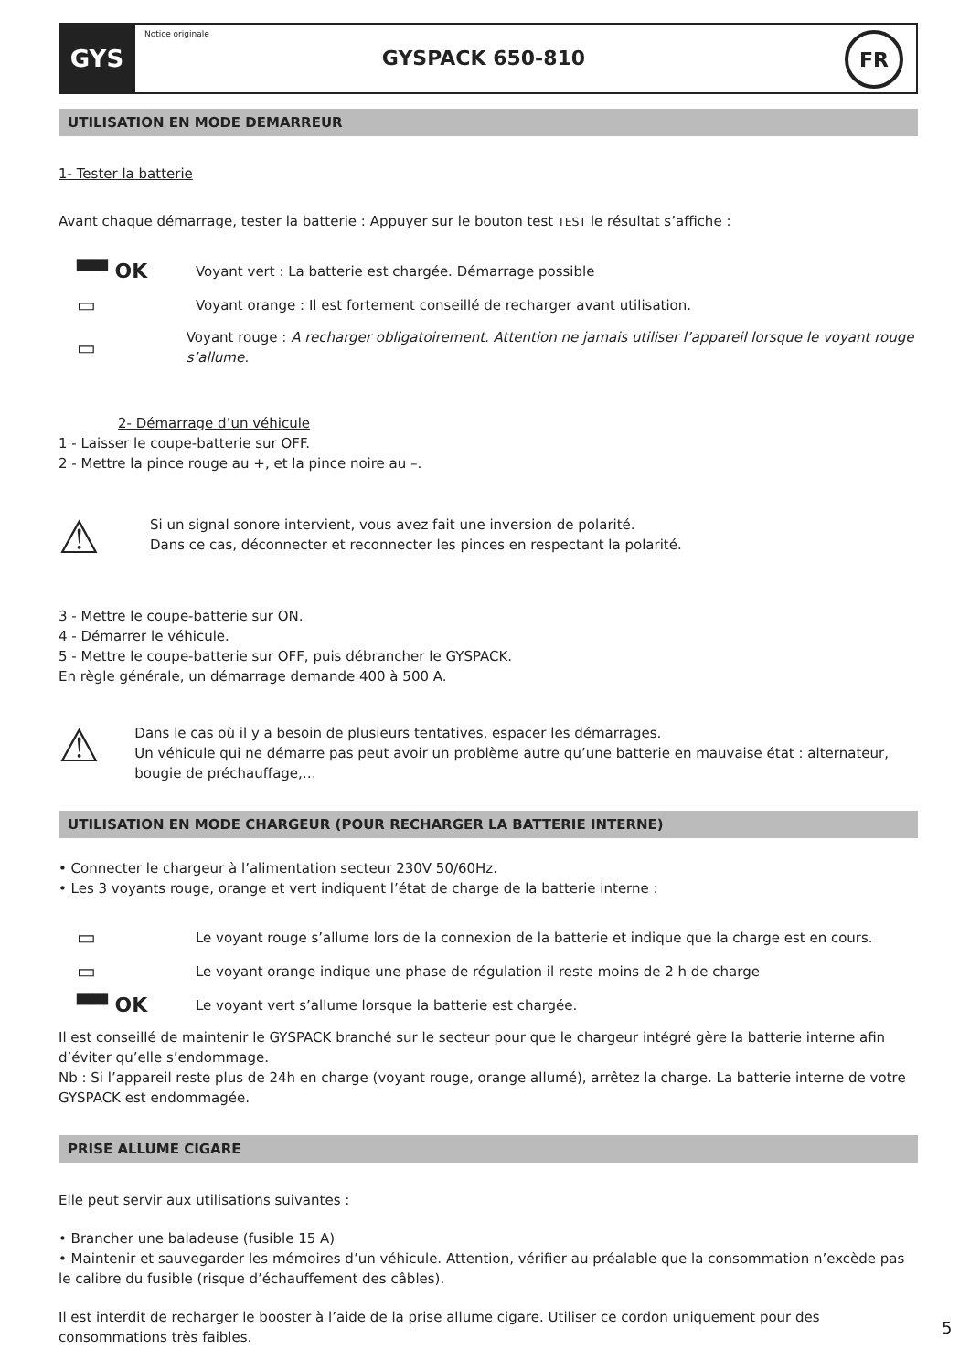GYS
Notice originale
GYSPACK 650-810
FR
UTILISATION EN MODE DEMARREUR
1- Tester la batterie
Avant chaque démarrage, tester la batterie : Appuyer sur le bouton test TEST le résultat s’affiche :
▀▀ OK
Voyant vert : La batterie est chargée. Démarrage possible
▭
Voyant orange : Il est fortement conseillé de recharger avant utilisation.
▭
Voyant rouge : A recharger obligatoirement. Attention ne jamais utiliser l’appareil lorsque le voyant rouge s’allume.
2- Démarrage d’un véhicule
1 - Laisser le coupe-batterie sur OFF.
2 - Mettre la pince rouge au +, et la pince noire au –.
⚠
Si un signal sonore intervient, vous avez fait une inversion de polarité.
Dans ce cas, déconnecter et reconnecter les pinces en respectant la polarité.
3 - Mettre le coupe-batterie sur ON.
4 - Démarrer le véhicule.
5 - Mettre le coupe-batterie sur OFF, puis débrancher le GYSPACK.
En règle générale, un démarrage demande 400 à 500 A.
⚠
Dans le cas où il y a besoin de plusieurs tentatives, espacer les démarrages.
Un véhicule qui ne démarre pas peut avoir un problème autre qu’une batterie en mauvaise état : alternateur, bougie de préchauffage,…
UTILISATION EN MODE CHARGEUR (POUR RECHARGER LA BATTERIE INTERNE)
• Connecter le chargeur à l’alimentation secteur 230V 50/60Hz.
• Les 3 voyants rouge, orange et vert indiquent l’état de charge de la batterie interne :
▭
Le voyant rouge s’allume lors de la connexion de la batterie et indique que la charge est en cours.
▭
Le voyant orange indique une phase de régulation il reste moins de 2 h de charge
▀▀ OK
Le voyant vert s’allume lorsque la batterie est chargée.
Il est conseillé de maintenir le GYSPACK branché sur le secteur pour que le chargeur intégré gère la batterie interne afin d’éviter qu’elle s’endommage.
Nb : Si l’appareil reste plus de 24h en charge (voyant rouge, orange allumé), arrêtez la charge. La batterie interne de votre GYSPACK est endommagée.
PRISE ALLUME CIGARE
Elle peut servir aux utilisations suivantes :
• Brancher une baladeuse (fusible 15 A)
• Maintenir et sauvegarder les mémoires d’un véhicule. Attention, vérifier au préalable que la consommation n’excède pas le calibre du fusible (risque d’échauffement des câbles).
Il est interdit de recharger le booster à l’aide de la prise allume cigare. Utiliser ce cordon uniquement pour des consommations très faibles.
5